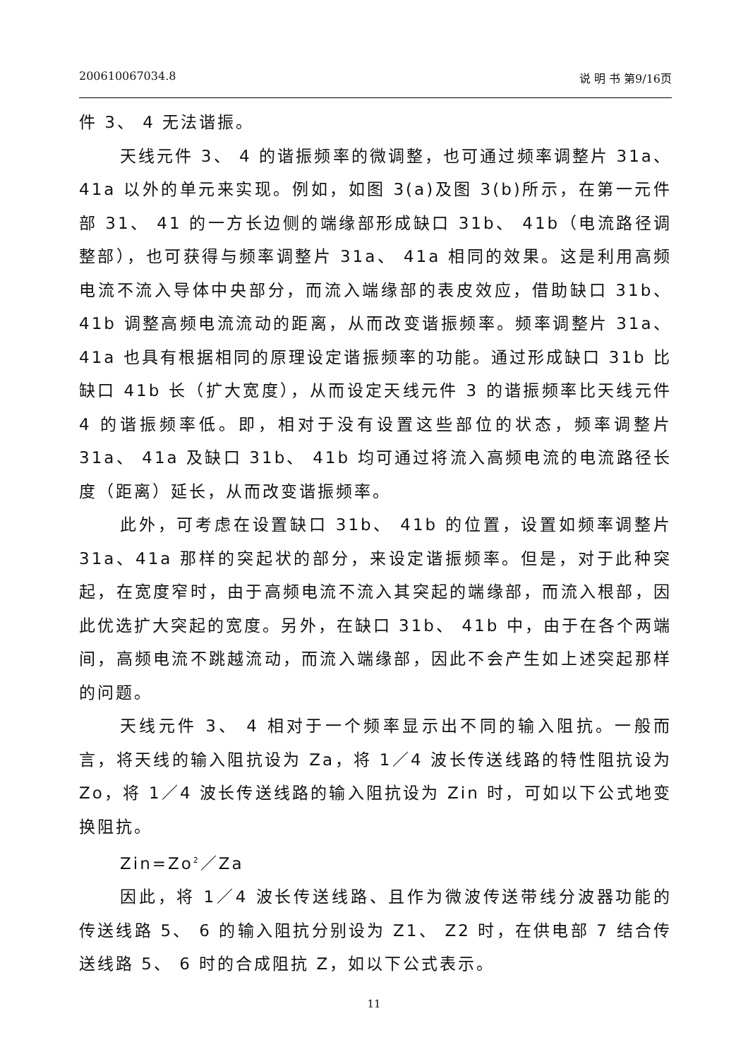200610067034.8 说 明 书 第9/16页
件 3、 4 无法谐振。
天线元件 3、 4 的谐振频率的微调整，也可通过频率调整片 31a、41a 以外的单元来实现。例如，如图 3(a)及图 3(b)所示，在第一元件部 31、 41 的一方长边侧的端缘部形成缺口 31b、 41b（电流路径调整部），也可获得与频率调整片 31a、 41a 相同的效果。这是利用高频电流不流入导体中央部分，而流入端缘部的表皮效应，借助缺口 31b、41b 调整高频电流流动的距离，从而改变谐振频率。频率调整片 31a、 41a 也具有根据相同的原理设定谐振频率的功能。通过形成缺口 31b 比缺口 41b 长（扩大宽度），从而设定天线元件 3 的谐振频率比天线元件 4 的谐振频率低。即，相对于没有设置这些部位的状态，频率调整片 31a、 41a 及缺口 31b、 41b 均可通过将流入高频电流的电流路径长度（距离）延长，从而改变谐振频率。
此外，可考虑在设置缺口 31b、 41b 的位置，设置如频率调整片 31a、41a 那样的突起状的部分，来设定谐振频率。但是，对于此种突起，在宽度窄时，由于高频电流不流入其突起的端缘部，而流入根部，因此优选扩大突起的宽度。另外，在缺口 31b、 41b 中，由于在各个两端间，高频电流不跳越流动，而流入端缘部，因此不会产生如上述突起那样的问题。
天线元件 3、 4 相对于一个频率显示出不同的输入阻抗。一般而言，将天线的输入阻抗设为 Za，将 1／4 波长传送线路的特性阻抗设为 Zo，将 1／4 波长传送线路的输入阻抗设为 Zin 时，可如以下公式地变换阻抗。
Zin=Zo<sup>2</sup>／Za
因此，将 1／4 波长传送线路、且作为微波传送带线分波器功能的传送线路 5、 6 的输入阻抗分别设为 Z1、 Z2 时，在供电部 7 结合传送线路 5、 6 时的合成阻抗 Z，如以下公式表示。
11